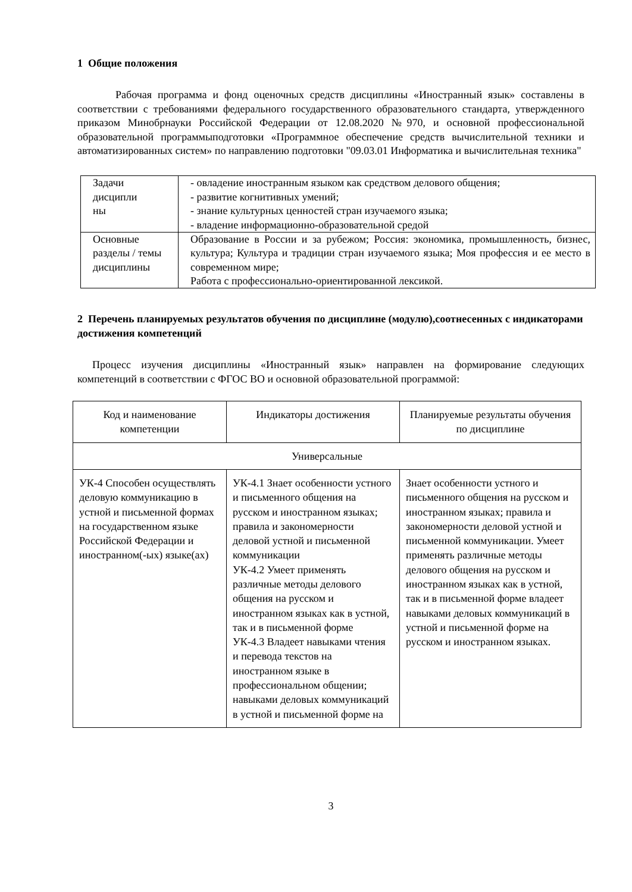1 Общие положения
Рабочая программа и фонд оценочных средств дисциплины «Иностранный язык» составлены в соответствии с требованиями федерального государственного образовательного стандарта, утвержденного приказом Минобрнауки Российской Федерации от 12.08.2020 №970, и основной профессиональной образовательной программыподготовки «Программное обеспечение средств вычислительной техники и автоматизированных систем» по направлению подготовки "09.03.01 Информатика и вычислительная техника"
| Задачи дисципли ны | - овладение иностранным языком как средством делового общения; - развитие когнитивных умений; - знание культурных ценностей стран изучаемого языка; - владение информационно-образовательной средой |
| Основные разделы / темы дисциплины | Образование в России и за рубежом; Россия: экономика, промышленность, бизнес, культура; Культура и традиции стран изучаемого языка; Моя профессия и ее место в современном мире; Работа с профессионально-ориентированной лексикой. |
2 Перечень планируемых результатов обучения по дисциплине (модулю),соотнесенных с индикаторами достижения компетенций
Процесс изучения дисциплины «Иностранный язык» направлен на формирование следующих компетенций в соответствии с ФГОС ВО и основной образовательной программой:
| Код и наименование компетенции | Индикаторы достижения | Планируемые результаты обучения по дисциплине |
| --- | --- | --- |
| Универсальные | | |
| УК-4 Способен осуществлять деловую коммуникацию в устной и письменной формах на государственном языке Российской Федерации и иностранном(-ых) языке(ах) | УК-4.1 Знает особенности устного и письменного общения на русском и иностранном языках; правила и закономерности деловой устной и письменной коммуникации УК-4.2 Умеет применять различные методы делового общения на русском и иностранном языках как в устной, так и в письменной форме УК-4.3 Владеет навыками чтения и перевода текстов на иностранном языке в профессиональном общении; навыками деловых коммуникаций в устной и письменной форме на | Знает особенности устного и письменного общения на русском и иностранном языках; правила и закономерности деловой устной и письменной коммуникации. Умеет применять различные методы делового общения на русском и иностранном языках как в устной, так и в письменной форме владеет навыками деловых коммуникаций в устной и письменной форме на русском и иностранном языках. |
3